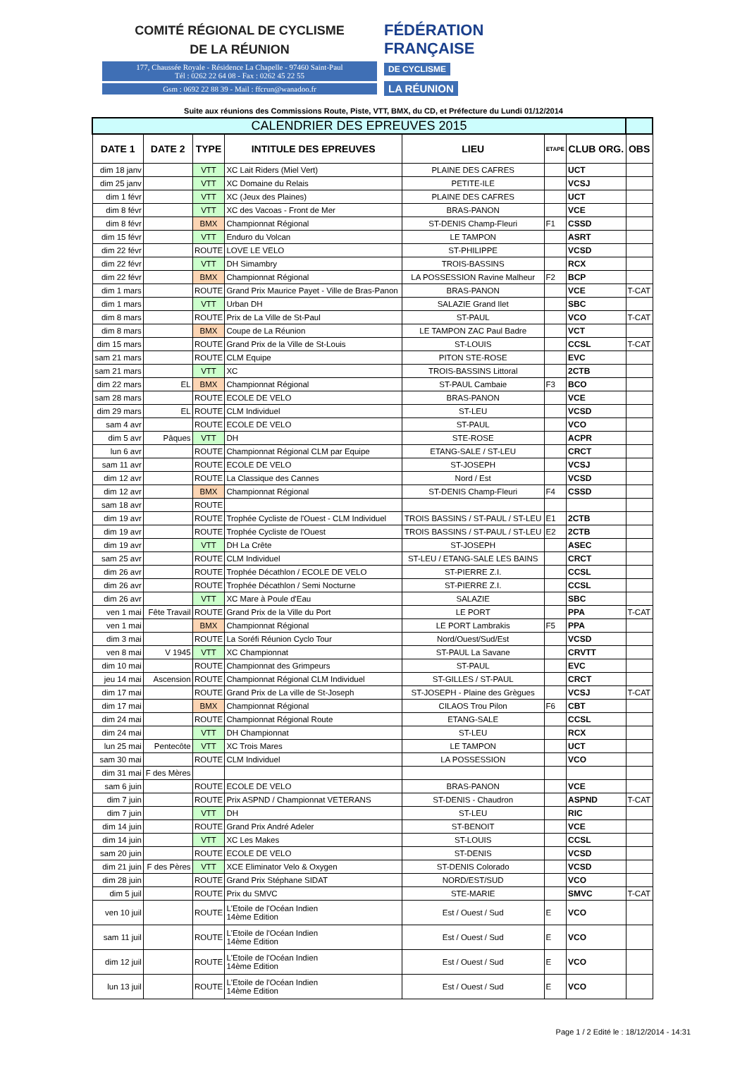COMITÉ RÉGIONAL DE CYCLISME
DE LA RÉUNION
177, Chaussée Royale - Résidence La Chapelle - 97460 Saint-Paul
Tél : 0262 22 64 08 - Fax : 0262 45 22 55
Gsm : 0692 22 88 39 - Mail : ffcrun@wanadoo.fr
FÉDÉRATION
FRANÇAISE
DE CYCLISME
LA RÉUNION
Suite aux réunions des Commissions Route, Piste, VTT, BMX, du CD, et Préfecture du Lundi 01/12/2014
| CALENDRIER DES EPREUVES 2015 | | | | | | | |
| DATE 1 | DATE 2 | TYPE | INTITULE DES EPREUVES | LIEU | ETAPE | CLUB ORG. | OBS |
| dim 18 janv | | VTT | XC Lait Riders (Miel Vert) | PLAINE DES CAFRES | | UCT | |
| dim 25 janv | | VTT | XC Domaine du Relais | PETITE-ILE | | VCSJ | |
| dim 1 févr | | VTT | XC (Jeux des Plaines) | PLAINE DES CAFRES | | UCT | |
| dim 8 févr | | VTT | XC des Vacoas - Front de Mer | BRAS-PANON | | VCE | |
| dim 8 févr | | BMX | Championnat Régional | ST-DENIS Champ-Fleuri | F1 | CSSD | |
| dim 15 févr | | VTT | Enduro du Volcan | LE TAMPON | | ASRT | |
| dim 22 févr | | ROUTE | LOVE LE VELO | ST-PHILIPPE | | VCSD | |
| dim 22 févr | | VTT | DH Simambry | TROIS-BASSINS | | RCX | |
| dim 22 févr | | BMX | Championnat Régional | LA POSSESSION Ravine Malheur | F2 | BCP | |
| dim 1 mars | | ROUTE | Grand Prix Maurice Payet - Ville de Bras-Panon | BRAS-PANON | | VCE | T-CAT |
| dim 1 mars | | VTT | Urban DH | SALAZIE Grand Ilet | | SBC | |
| dim 8 mars | | ROUTE | Prix de La Ville de St-Paul | ST-PAUL | | VCO | T-CAT |
| dim 8 mars | | BMX | Coupe de La Réunion | LE TAMPON ZAC Paul Badre | | VCT | |
| dim 15 mars | | ROUTE | Grand Prix de la Ville de St-Louis | ST-LOUIS | | CCSL | T-CAT |
| sam 21 mars | | ROUTE | CLM Equipe | PITON STE-ROSE | | EVC | |
| sam 21 mars | | VTT | XC | TROIS-BASSINS Littoral | | 2CTB | |
| dim 22 mars | EL | BMX | Championnat Régional | ST-PAUL Cambaie | F3 | BCO | |
| sam 28 mars | | ROUTE | ECOLE DE VELO | BRAS-PANON | | VCE | |
| dim 29 mars | EL | ROUTE | CLM Individuel | ST-LEU | | VCSD | |
| sam 4 avr | | ROUTE | ECOLE DE VELO | ST-PAUL | | VCO | |
| dim 5 avr | Pâques | VTT | DH | STE-ROSE | | ACPR | |
| lun 6 avr | | ROUTE | Championnat Régional CLM par Equipe | ETANG-SALE / ST-LEU | | CRCT | |
| sam 11 avr | | ROUTE | ECOLE DE VELO | ST-JOSEPH | | VCSJ | |
| dim 12 avr | | ROUTE | La Classique des Cannes | Nord / Est | | VCSD | |
| dim 12 avr | | BMX | Championnat Régional | ST-DENIS Champ-Fleuri | F4 | CSSD | |
| sam 18 avr | | ROUTE | | | | | |
| dim 19 avr | | ROUTE | Trophée Cycliste de l'Ouest - CLM Individuel | TROIS BASSINS / ST-PAUL / ST-LEU | E1 | 2CTB | |
| dim 19 avr | | ROUTE | Trophée Cycliste de l'Ouest | TROIS BASSINS / ST-PAUL / ST-LEU | E2 | 2CTB | |
| dim 19 avr | | VTT | DH La Crête | ST-JOSEPH | | ASEC | |
| sam 25 avr | | ROUTE | CLM Individuel | ST-LEU / ETANG-SALE LES BAINS | | CRCT | |
| dim 26 avr | | ROUTE | Trophée Décathlon / ECOLE DE VELO | ST-PIERRE Z.I. | | CCSL | |
| dim 26 avr | | ROUTE | Trophée Décathlon / Semi Nocturne | ST-PIERRE Z.I. | | CCSL | |
| dim 26 avr | | VTT | XC Mare à Poule d'Eau | SALAZIE | | SBC | |
| ven 1 mai | Fête Travail | ROUTE | Grand Prix de la Ville du Port | LE PORT | | PPA | T-CAT |
| ven 1 mai | | BMX | Championnat Régional | LE PORT Lambrakis | F5 | PPA | |
| dim 3 mai | | ROUTE | La Soréfi Réunion Cyclo Tour | Nord/Ouest/Sud/Est | | VCSD | |
| ven 8 mai | V 1945 | VTT | XC Championnat | ST-PAUL La Savane | | CRVTT | |
| dim 10 mai | | ROUTE | Championnat des Grimpeurs | ST-PAUL | | EVC | |
| jeu 14 mai | Ascension | ROUTE | Championnat Régional CLM Individuel | ST-GILLES / ST-PAUL | | CRCT | |
| dim 17 mai | | ROUTE | Grand Prix de La ville de St-Joseph | ST-JOSEPH - Plaine des Grègues | | VCSJ | T-CAT |
| dim 17 mai | | BMX | Championnat Régional | CILAOS Trou Pilon | F6 | CBT | |
| dim 24 mai | | ROUTE | Championnat Régional Route | ETANG-SALE | | CCSL | |
| dim 24 mai | | VTT | DH Championnat | ST-LEU | | RCX | |
| lun 25 mai | Pentecôte | VTT | XC Trois Mares | LE TAMPON | | UCT | |
| sam 30 mai | | ROUTE | CLM Individuel | LA POSSESSION | | VCO | |
| dim 31 mai | F des Mères | | | | | | |
| sam 6 juin | | ROUTE | ECOLE DE VELO | BRAS-PANON | | VCE | |
| dim 7 juin | | ROUTE | Prix ASPND / Championnat VETERANS | ST-DENIS - Chaudron | | ASPND | T-CAT |
| dim 7 juin | | VTT | DH | ST-LEU | | RIC | |
| dim 14 juin | | ROUTE | Grand Prix André Adeler | ST-BENOIT | | VCE | |
| dim 14 juin | | VTT | XC Les Makes | ST-LOUIS | | CCSL | |
| sam 20 juin | | ROUTE | ECOLE DE VELO | ST-DENIS | | VCSD | |
| dim 21 juin | F des Pères | VTT | XCE Eliminator Velo & Oxygen | ST-DENIS Colorado | | VCSD | |
| dim 28 juin | | ROUTE | Grand Prix Stéphane SIDAT | NORD/EST/SUD | | VCO | |
| dim 5 juil | | ROUTE | Prix du SMVC | STE-MARIE | | SMVC | T-CAT |
| ven 10 juil | | ROUTE | L'Etoile de l'Océan Indien 14ème Edition | Est / Ouest / Sud | E | VCO | |
| sam 11 juil | | ROUTE | L'Etoile de l'Océan Indien 14ème Edition | Est / Ouest / Sud | E | VCO | |
| dim 12 juil | | ROUTE | L'Etoile de l'Océan Indien 14ème Edition | Est / Ouest / Sud | E | VCO | |
| lun 13 juil | | ROUTE | L'Etoile de l'Océan Indien 14ème Edition | Est / Ouest / Sud | E | VCO | |
Page 1 / 2 Edité le : 18/12/2014 - 14:31